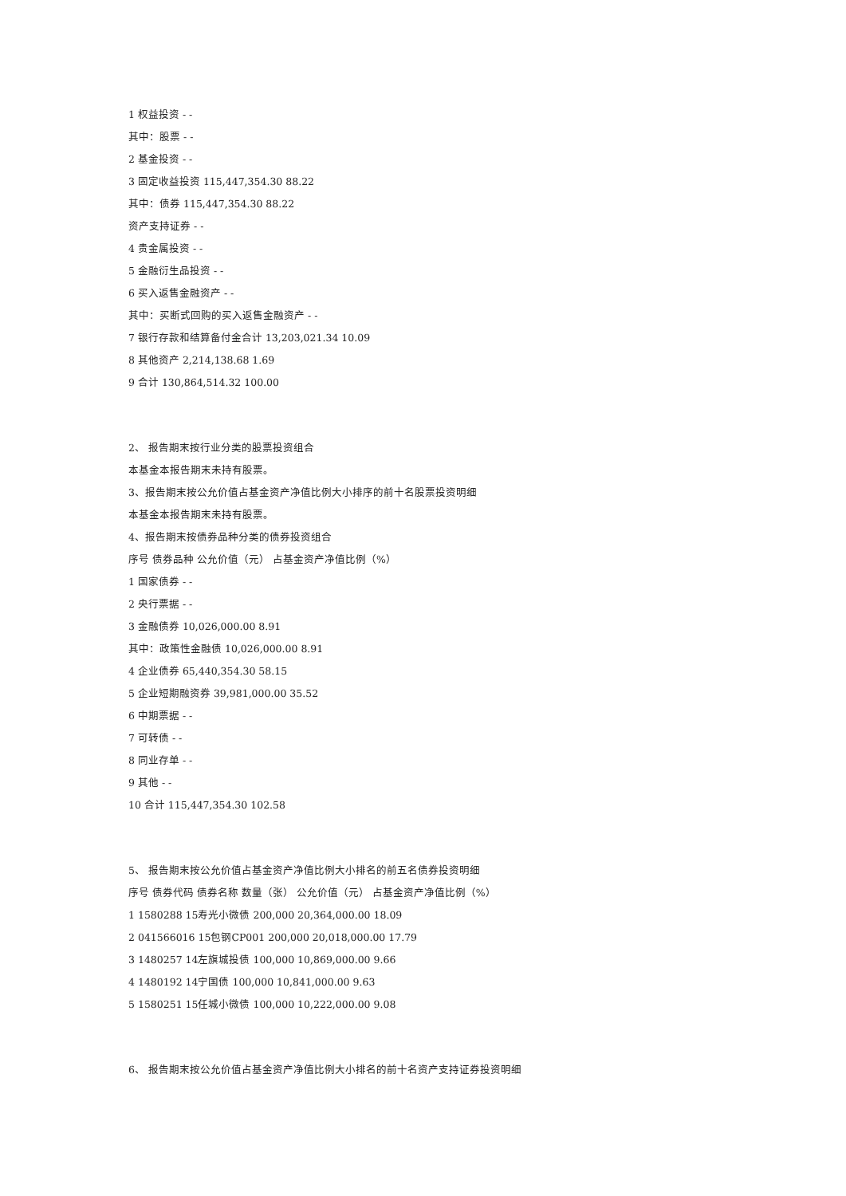1 权益投资 - -
其中：股票 - -
2 基金投资 - -
3 固定收益投资 115,447,354.30 88.22
其中：债券 115,447,354.30 88.22
资产支持证券 - -
4 贵金属投资 - -
5 金融衍生品投资 - -
6 买入返售金融资产 - -
其中：买断式回购的买入返售金融资产 - -
7 银行存款和结算备付金合计 13,203,021.34 10.09
8 其他资产 2,214,138.68 1.69
9 合计 130,864,514.32 100.00
2、 报告期末按行业分类的股票投资组合
本基金本报告期末未持有股票。
3、报告期末按公允价值占基金资产净值比例大小排序的前十名股票投资明细
本基金本报告期末未持有股票。
4、报告期末按债券品种分类的债券投资组合
序号 债券品种 公允价值（元） 占基金资产净值比例（%）
1 国家债券 - -
2 央行票据 - -
3 金融债券 10,026,000.00 8.91
其中：政策性金融债 10,026,000.00 8.91
4 企业债券 65,440,354.30 58.15
5 企业短期融资券 39,981,000.00 35.52
6 中期票据 - -
7 可转债 - -
8 同业存单 - -
9 其他 - -
10 合计 115,447,354.30 102.58
5、 报告期末按公允价值占基金资产净值比例大小排名的前五名债券投资明细
序号 债券代码 债券名称 数量（张） 公允价值（元） 占基金资产净值比例（%）
1 1580288 15寿光小微债 200,000 20,364,000.00 18.09
2 041566016 15包钢CP001 200,000 20,018,000.00 17.79
3 1480257 14左旗城投债 100,000 10,869,000.00 9.66
4 1480192 14宁国债 100,000 10,841,000.00 9.63
5 1580251 15任城小微债 100,000 10,222,000.00 9.08
6、 报告期末按公允价值占基金资产净值比例大小排名的前十名资产支持证券投资明细